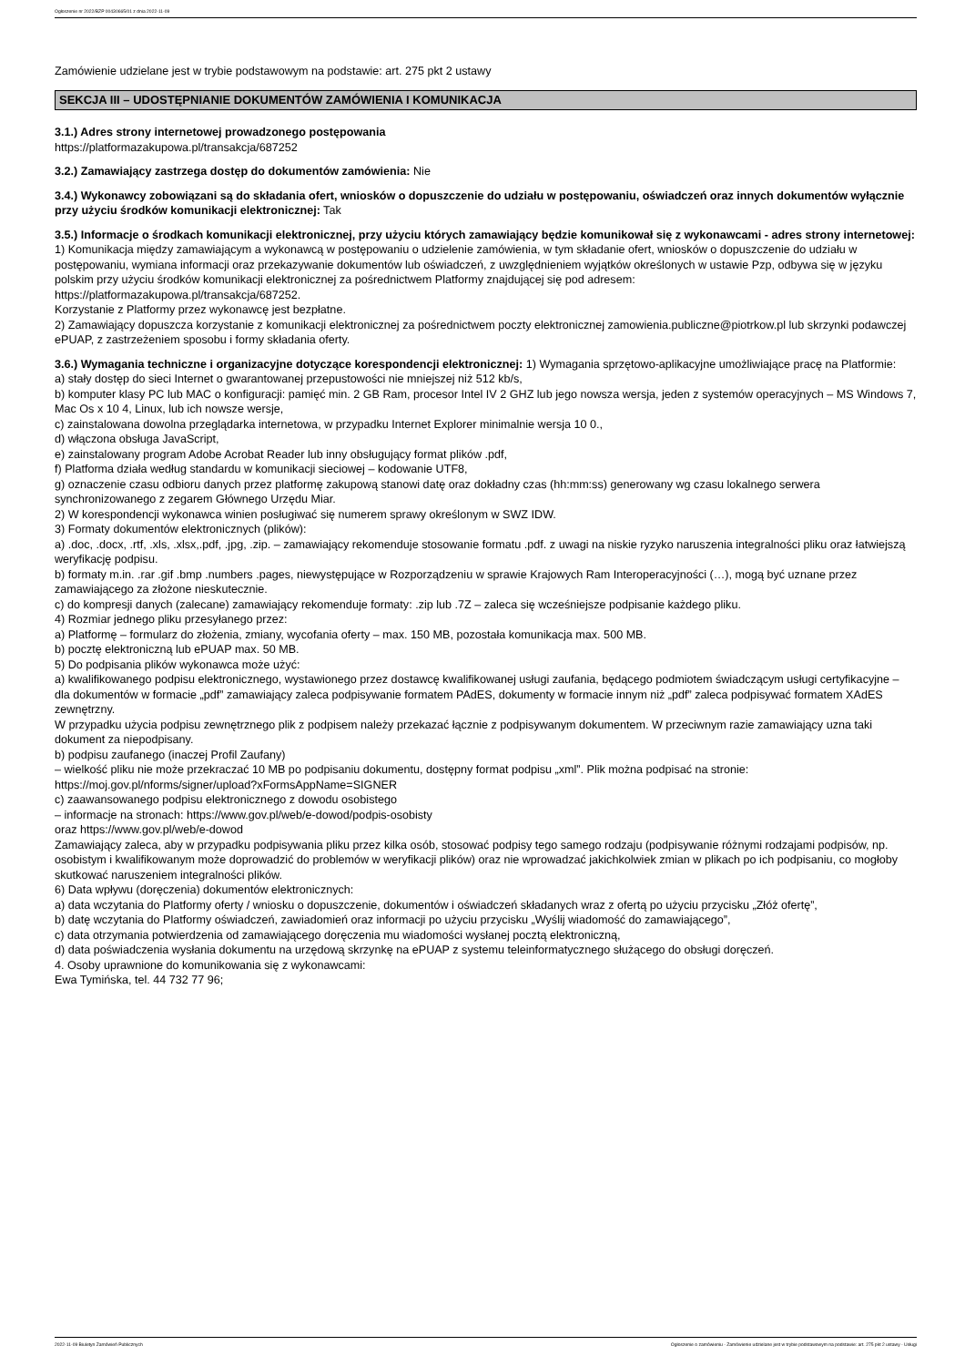Ogłoszenie nr 2022/BZP 00430665/01 z dnia 2022-11-09
Zamówienie udzielane jest w trybie podstawowym na podstawie: art. 275 pkt 2 ustawy
SEKCJA III – UDOSTĘPNIANIE DOKUMENTÓW ZAMÓWIENIA I KOMUNIKACJA
3.1.) Adres strony internetowej prowadzonego postępowania
https://platformazakupowa.pl/transakcja/687252
3.2.) Zamawiający zastrzega dostęp do dokumentów zamówienia: Nie
3.4.) Wykonawcy zobowiązani są do składania ofert, wniosków o dopuszczenie do udziału w postępowaniu, oświadczeń oraz innych dokumentów wyłącznie przy użyciu środków komunikacji elektronicznej: Tak
3.5.) Informacje o środkach komunikacji elektronicznej, przy użyciu których zamawiający będzie komunikował się z wykonawcami - adres strony internetowej: 1) Komunikacja między zamawiającym a wykonawcą w postępowaniu o udzielenie zamówienia, w tym składanie ofert, wniosków o dopuszczenie do udziału w postępowaniu, wymiana informacji oraz przekazywanie dokumentów lub oświadczeń, z uwzględnieniem wyjątków określonych w ustawie Pzp, odbywa się w języku polskim przy użyciu środków komunikacji elektronicznej za pośrednictwem Platformy znajdującej się pod adresem:
https://platformazakupowa.pl/transakcja/687252.
Korzystanie z Platformy przez wykonawcę jest bezpłatne.
2) Zamawiający dopuszcza korzystanie z komunikacji elektronicznej za pośrednictwem poczty elektronicznej zamowienia.publiczne@piotrkow.pl lub skrzynki podawczej ePUAP, z zastrzeżeniem sposobu i formy składania oferty.
3.6.) Wymagania techniczne i organizacyjne dotyczące korespondencji elektronicznej: 1) Wymagania sprzętowo-aplikacyjne umożliwiające pracę na Platformie:
a) stały dostęp do sieci Internet o gwarantowanej przepustowości nie mniejszej niż 512 kb/s,
b) komputer klasy PC lub MAC o konfiguracji: pamięć min. 2 GB Ram, procesor Intel IV 2 GHZ lub jego nowsza wersja, jeden z systemów operacyjnych – MS Windows 7, Mac Os x 10 4, Linux, lub ich nowsze wersje,
c) zainstalowana dowolna przeglądarka internetowa, w przypadku Internet Explorer minimalnie wersja 10 0.,
d) włączona obsługa JavaScript,
e) zainstalowany program Adobe Acrobat Reader lub inny obsługujący format plików .pdf,
f) Platforma działa według standardu w komunikacji sieciowej – kodowanie UTF8,
g) oznaczenie czasu odbioru danych przez platformę zakupową stanowi datę oraz dokładny czas (hh:mm:ss) generowany wg czasu lokalnego serwera synchronizowanego z zegarem Głównego Urzędu Miar.
2) W korespondencji wykonawca winien posługiwać się numerem sprawy określonym w SWZ IDW.
3) Formaty dokumentów elektronicznych (plików):
a) .doc, .docx, .rtf, .xls, .xlsx,.pdf, .jpg, .zip. – zamawiający rekomenduje stosowanie formatu .pdf. z uwagi na niskie ryzyko naruszenia integralności pliku oraz łatwiejszą weryfikację podpisu.
b) formaty m.in. .rar .gif .bmp .numbers .pages, niewystępujące w Rozporządzeniu w sprawie Krajowych Ram Interoperacyjności (…), mogą być uznane przez zamawiającego za złożone nieskutecznie.
c) do kompresji danych (zalecane) zamawiający rekomenduje formaty: .zip lub .7Z – zaleca się wcześniejsze podpisanie każdego pliku.
4) Rozmiar jednego pliku przesyłanego przez:
a) Platformę – formularz do złożenia, zmiany, wycofania oferty – max. 150 MB, pozostała komunikacja max. 500 MB.
b) pocztę elektroniczną lub ePUAP max. 50 MB.
5) Do podpisania plików wykonawca może użyć:
a) kwalifikowanego podpisu elektronicznego, wystawionego przez dostawcę kwalifikowanej usługi zaufania, będącego podmiotem świadczącym usługi certyfikacyjne – dla dokumentów w formacie „pdf” zamawiający zaleca podpisywanie formatem PAdES, dokumenty w formacie innym niż „pdf” zaleca podpisywać formatem XAdES zewnętrzny.
W przypadku użycia podpisu zewnętrznego plik z podpisem należy przekazać łącznie z podpisywanym dokumentem. W przeciwnym razie zamawiający uzna taki dokument za niepodpisany.
b) podpisu zaufanego (inaczej Profil Zaufany)
– wielkość pliku nie może przekraczać 10 MB po podpisaniu dokumentu, dostępny format podpisu „xml”. Plik można podpisać na stronie:
https://moj.gov.pl/nforms/signer/upload?xFormsAppName=SIGNER
c) zaawansowanego podpisu elektronicznego z dowodu osobistego
– informacje na stronach: https://www.gov.pl/web/e-dowod/podpis-osobisty
oraz https://www.gov.pl/web/e-dowod
Zamawiający zaleca, aby w przypadku podpisywania pliku przez kilka osób, stosować podpisy tego samego rodzaju (podpisywanie różnymi rodzajami podpisów, np. osobistym i kwalifikowanym może doprowadzić do problemów w weryfikacji plików) oraz nie wprowadzać jakichkolwiek zmian w plikach po ich podpisaniu, co mogłoby skutkować naruszeniem integralności plików.
6) Data wpływu (doręczenia) dokumentów elektronicznych:
a) data wczytania do Platformy oferty / wniosku o dopuszczenie, dokumentów i oświadczeń składanych wraz z ofertą po użyciu przycisku „Złóż ofertę”,
b) datę wczytania do Platformy oświadczeń, zawiadomień oraz informacji po użyciu przycisku „Wyślij wiadomość do zamawiającego”,
c) data otrzymania potwierdzenia od zamawiającego doręczenia mu wiadomości wysłanej pocztą elektroniczną,
d) data poświadczenia wysłania dokumentu na urzędową skrzynkę na ePUAP z systemu teleinformatycznego służącego do obsługi doręczeń.
4. Osoby uprawnione do komunikowania się z wykonawcami:
Ewa Tymińska, tel. 44 732 77 96;
2022-11-09 Biuletyn Zamówień Publicznych Ogłoszenie o zamówieniu - Zamówienie udzielane jest w trybie podstawowym na podstawie: art. 275 pkt 2 ustawy - Usługi